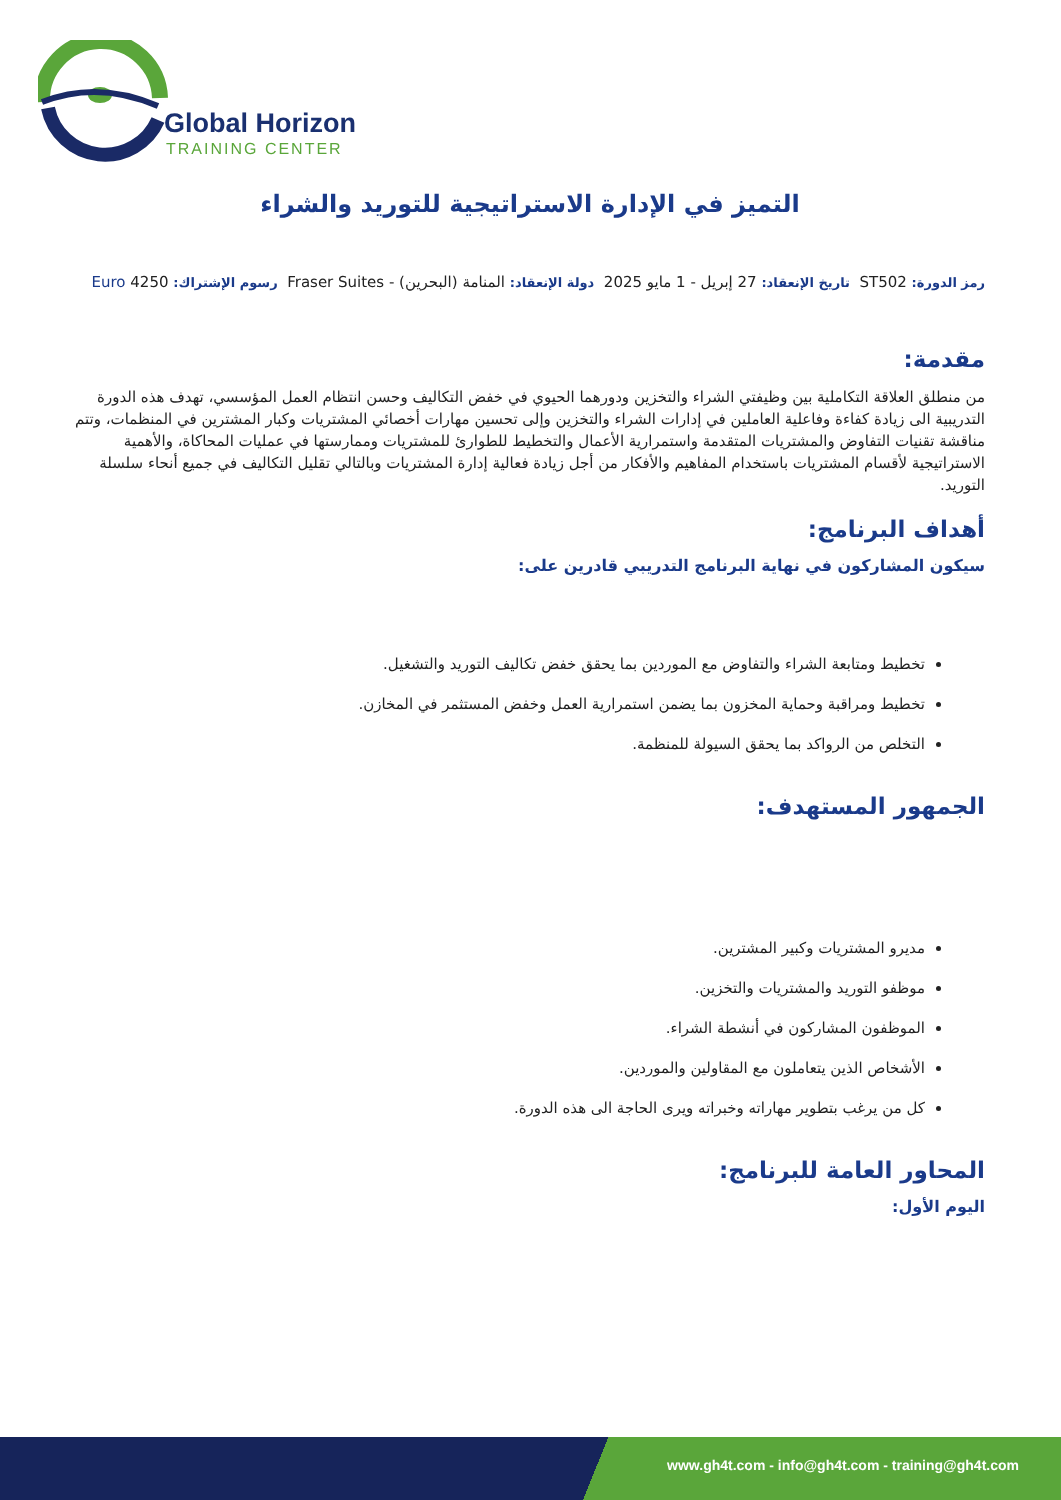Global Horizon
TRAINING CENTER
التميز في الإدارة الاستراتيجية للتوريد والشراء
رمز الدورة: ST502 تاريخ الإنعقاد: 27 إبريل - 1 مايو 2025 دولة الإنعقاد: المنامة (البحرين) - Fraser Suites رسوم الإشتراك: 4250 Euro
مقدمة:
من منطلق العلاقة التكاملية بين وظيفتي الشراء والتخزين ودورهما الحيوي في خفض التكاليف وحسن انتظام العمل المؤسسي، تهدف هذه الدورة التدريبية الى زيادة كفاءة وفاعلية العاملين في إدارات الشراء والتخزين وإلى تحسين مهارات أخصائي المشتريات وكبار المشترين في المنظمات، وتتم مناقشة تقنيات التفاوض والمشتريات المتقدمة واستمرارية الأعمال والتخطيط للطوارئ للمشتريات وممارستها في عمليات المحاكاة، والأهمية الاستراتيجية لأقسام المشتريات باستخدام المفاهيم والأفكار من أجل زيادة فعالية إدارة المشتريات وبالتالي تقليل التكاليف في جميع أنحاء سلسلة التوريد.
أهداف البرنامج:
سيكون المشاركون في نهاية البرنامج التدريبي قادرين على:
تخطيط ومتابعة الشراء والتفاوض مع الموردين بما يحقق خفض تكاليف التوريد والتشغيل.
تخطيط ومراقبة وحماية المخزون بما يضمن استمرارية العمل وخفض المستثمر في المخازن.
التخلص من الرواكد بما يحقق السيولة للمنظمة.
الجمهور المستهدف:
مديرو المشتريات وكبير المشترين.
موظفو التوريد والمشتريات والتخزين.
الموظفون المشاركون في أنشطة الشراء.
الأشخاص الذين يتعاملون مع المقاولين والموردين.
كل من يرغب بتطوير مهاراته وخبراته ويرى الحاجة الى هذه الدورة.
المحاور العامة للبرنامج:
اليوم الأول:
www.gh4t.com - info@gh4t.com - training@gh4t.com